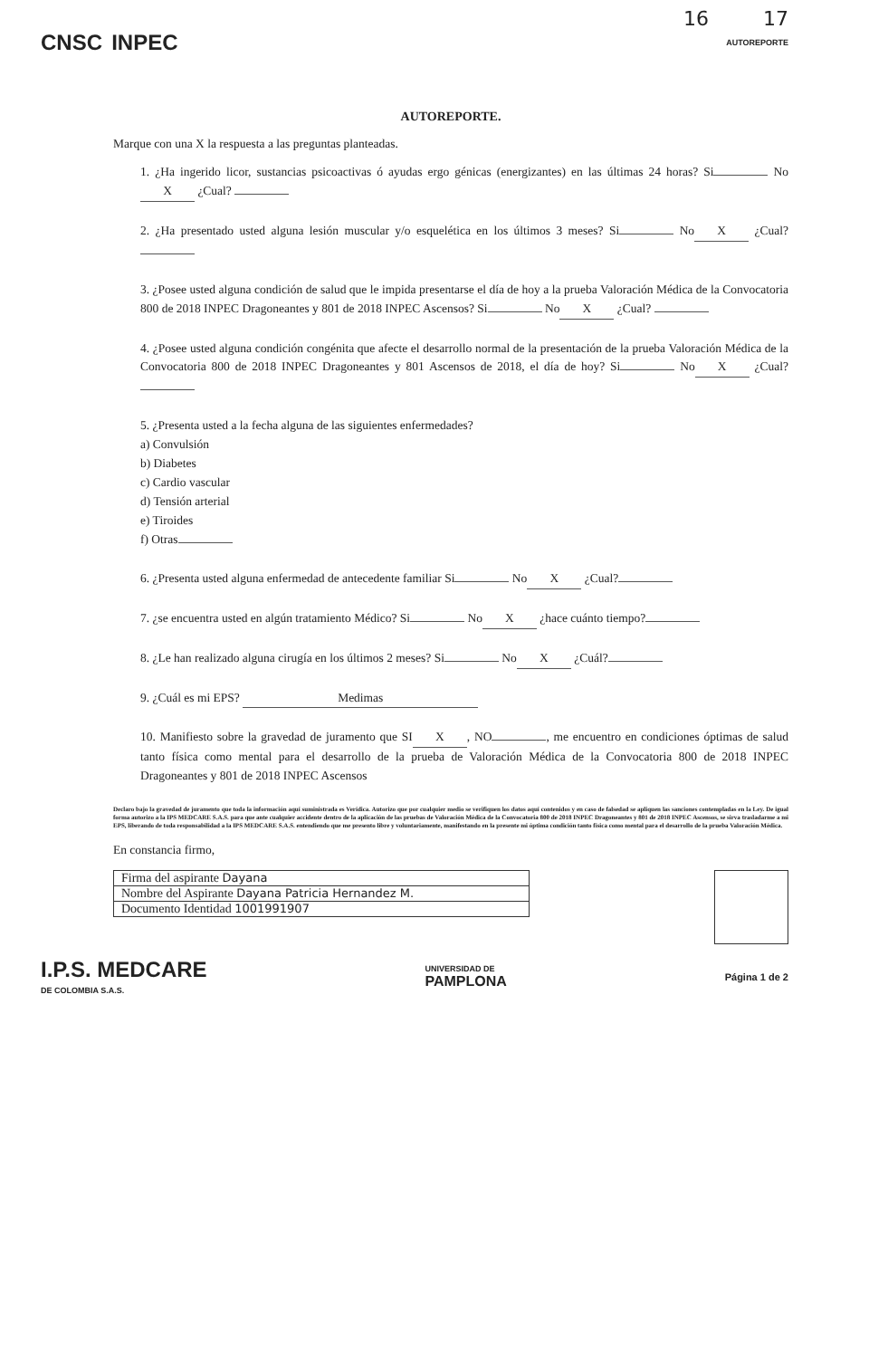16 17
CNSC INPEC
AUTOREPORTE
AUTOREPORTE.
Marque con una X la respuesta a las preguntas planteadas.
1. ¿Ha ingerido licor, sustancias psicoactivas ó ayudas ergo génicas (energizantes) en las últimas 24 horas? Si No X ¿Cual?
2. ¿Ha presentado usted alguna lesión muscular y/o esquelética en los últimos 3 meses? Si No X ¿Cual?
3. ¿Posee usted alguna condición de salud que le impida presentarse el día de hoy a la prueba Valoración Médica de la Convocatoria 800 de 2018 INPEC Dragoneantes y 801 de 2018 INPEC Ascensos? Si No X ¿Cual?
4. ¿Posee usted alguna condición congénita que afecte el desarrollo normal de la presentación de la prueba Valoración Médica de la Convocatoria 800 de 2018 INPEC Dragoneantes y 801 Ascensos de 2018, el día de hoy? Si No X ¿Cual?
5. ¿Presenta usted a la fecha alguna de las siguientes enfermedades?
a) Convulsión
b) Diabetes
c) Cardio vascular
d) Tensión arterial
e) Tiroides
f) Otras
6. ¿Presenta usted alguna enfermedad de antecedente familiar Si No X ¿Cual?
7. ¿se encuentra usted en algún tratamiento Médico? Si No X ¿hace cuánto tiempo?
8. ¿Le han realizado alguna cirugía en los últimos 2 meses? Si No X ¿Cuál?
9. ¿Cuál es mi EPS? Medimas
10. Manifiesto sobre la gravedad de juramento que SI X, NO , me encuentro en condiciones óptimas de salud tanto física como mental para el desarrollo de la prueba de Valoración Médica de la Convocatoria 800 de 2018 INPEC Dragoneantes y 801 de 2018 INPEC Ascensos
Declaro bajo la gravedad de juramento que toda la información aquí suministrada es Verídica. Autorizo que por cualquier medio se verifiquen los datos aquí contenidos y en caso de falsedad se apliquen las sanciones contempladas en la Ley. De igual forma autorizo a la IPS MEDCARE S.A.S. para que ante cualquier accidente dentro de la aplicación de las pruebas de Valoración Médica de la Convocatoria 800 de 2018 INPEC Dragoneantes y 801 de 2018 INPEC Ascensos, se sirva trasladarme a mi EPS, liberando de toda responsabilidad a la IPS MEDCARE S.A.S. entendiendo que me presento libre y voluntariamente, manifestando en la presente mi óptima condición tanto física como mental para el desarrollo de la prueba Valoración Médica.
En constancia firmo,
| Firma del aspirante Dayana |
| Nombre del Aspirante Dayana Patricia Hernandez M. |
| Documento Identidad 1001991907 |
I.P.S. MEDCARE
DE COLOMBIA S.A.S.
UNIVERSIDAD DE
PAMPLONA
Página 1 de 2